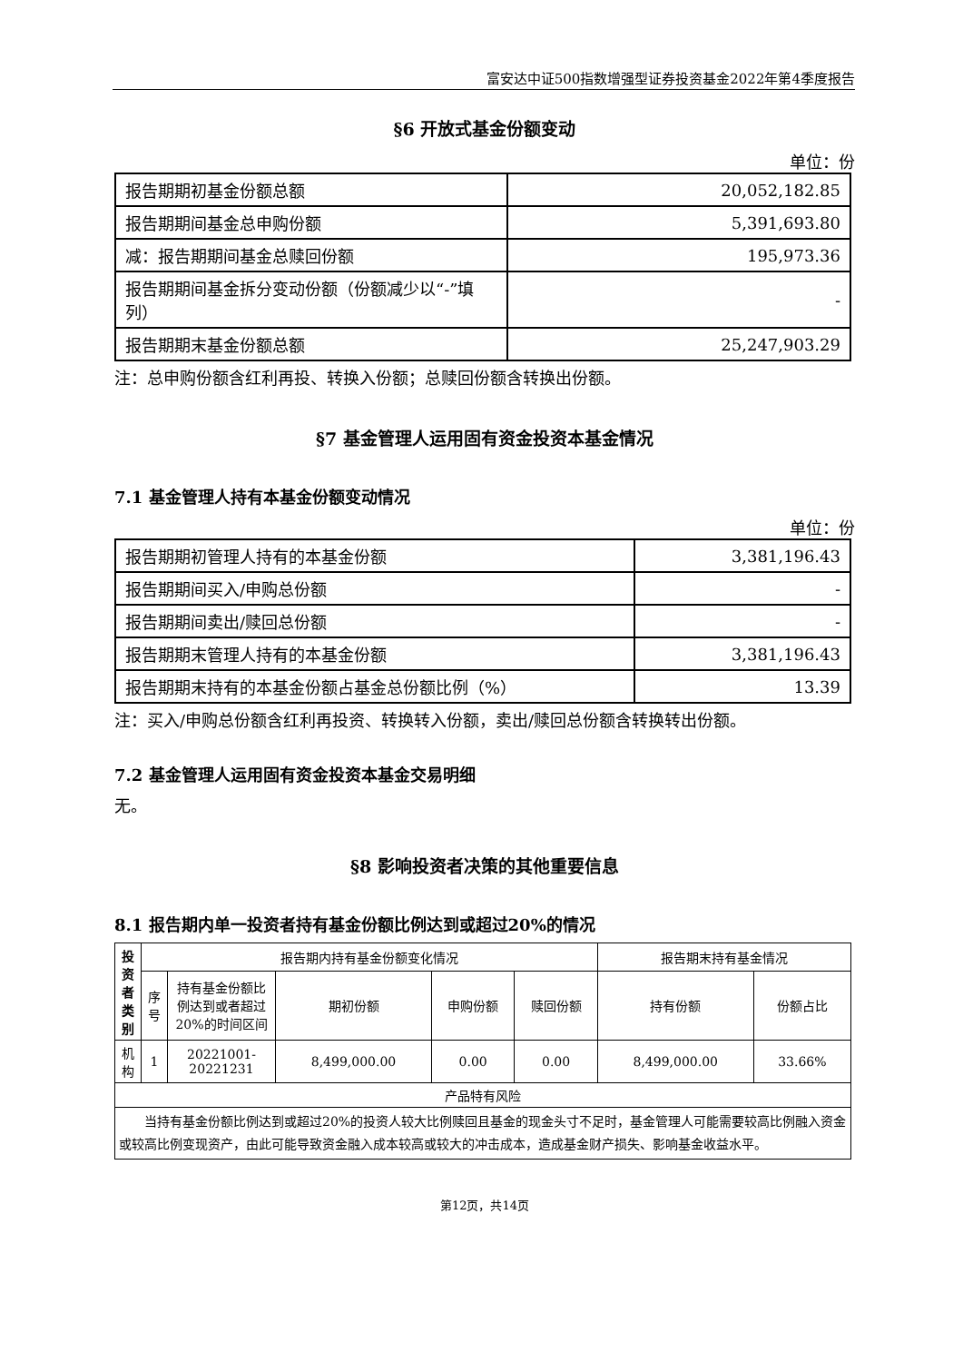富安达中证500指数增强型证券投资基金2022年第4季度报告
§6 开放式基金份额变动
单位：份
| 报告期期初基金份额总额 | 20,052,182.85 |
| 报告期期间基金总申购份额 | 5,391,693.80 |
| 减：报告期期间基金总赎回份额 | 195,973.36 |
| 报告期期间基金拆分变动份额（份额减少以“-”填列） | - |
| 报告期期末基金份额总额 | 25,247,903.29 |
注：总申购份额含红利再投、转换入份额；总赎回份额含转换出份额。
§7 基金管理人运用固有资金投资本基金情况
7.1 基金管理人持有本基金份额变动情况
单位：份
| 报告期期初管理人持有的本基金份额 | 3,381,196.43 |
| 报告期期间买入/申购总份额 | - |
| 报告期期间卖出/赎回总份额 | - |
| 报告期期末管理人持有的本基金份额 | 3,381,196.43 |
| 报告期期末持有的本基金份额占基金总份额比例（%） | 13.39 |
注：买入/申购总份额含红利再投资、转换转入份额，卖出/赎回总份额含转换转出份额。
7.2 基金管理人运用固有资金投资本基金交易明细
无。
§8 影响投资者决策的其他重要信息
8.1 报告期内单一投资者持有基金份额比例达到或超过20%的情况
| 投资者类别 | 报告期内持有基金份额变化情况 | | | | | 报告期末持有基金情况 | |
| --- | --- | --- | --- | --- | --- | --- | --- |
| | 序号 | 持有基金份额比例达到或者超过20%的时间区间 | 期初份额 | 申购份额 | 赎回份额 | 持有份额 | 份额占比 |
| 机构 | 1 | 20221001-20221231 | 8,499,000.00 | 0.00 | 0.00 | 8,499,000.00 | 33.66% |
| 产品特有风险 | | | | | | | |
| 当持有基金份额比例达到或超过20%的投资人较大比例赎回且基金的现金头寸不足时，基金管理人可能需要较高比例融入资金或较高比例变现资产，由此可能导致资金融入成本较高或较大的冲击成本，造成基金财产损失、影响基金收益水平。 | | | | | | | |
第12页，共14页